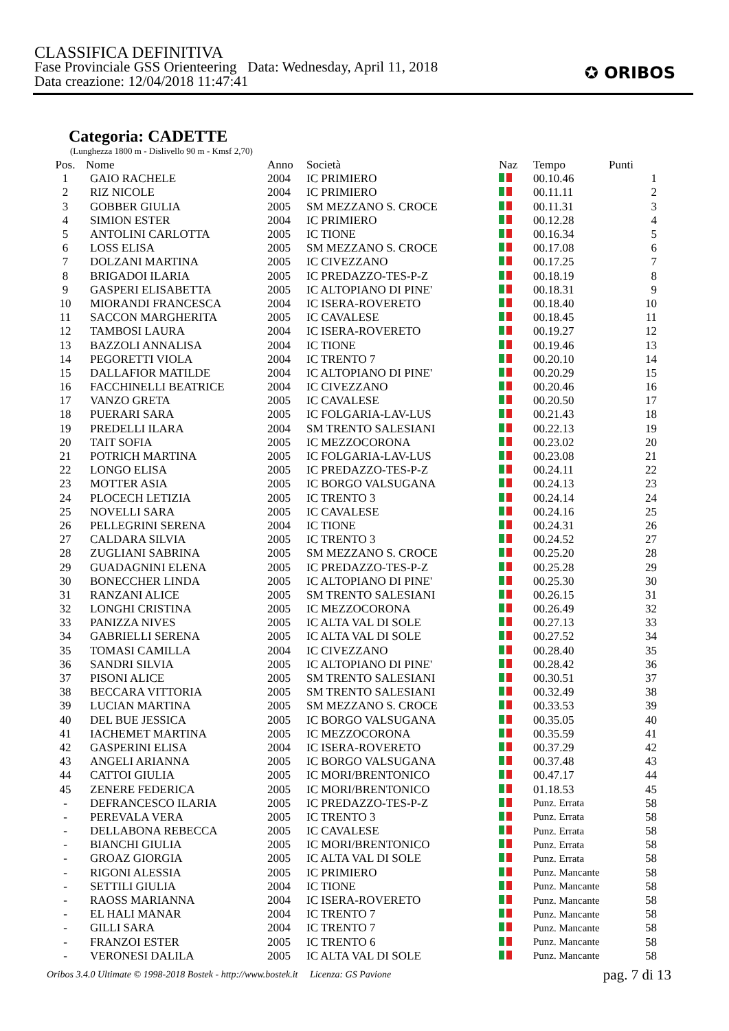CLASSIFICA DEFINITIVA
Fase Provinciale GSS Orienteering Data: Wednesday, April 11, 2018
Data creazione: 12/04/2018 11:47:41
✪ ORIBOS
Categoria: CADETTE
(Lunghezza 1800 m - Dislivello 90 m - Kmsf 2,70)
| Pos. | Nome | Anno | Società | Naz | Tempo | Punti |
| --- | --- | --- | --- | --- | --- | --- |
| 1 | GAIO RACHELE | 2004 | IC PRIMIERO | | 00.10.46 | 1 |
| 2 | RIZ NICOLE | 2004 | IC PRIMIERO | | 00.11.11 | 2 |
| 3 | GOBBER GIULIA | 2005 | SM MEZZANO S. CROCE | | 00.11.31 | 3 |
| 4 | SIMION ESTER | 2004 | IC PRIMIERO | | 00.12.28 | 4 |
| 5 | ANTOLINI CARLOTTA | 2005 | IC TIONE | | 00.16.34 | 5 |
| 6 | LOSS ELISA | 2005 | SM MEZZANO S. CROCE | | 00.17.08 | 6 |
| 7 | DOLZANI MARTINA | 2005 | IC CIVEZZANO | | 00.17.25 | 7 |
| 8 | BRIGADOI ILARIA | 2005 | IC PREDAZZO-TES-P-Z | | 00.18.19 | 8 |
| 9 | GASPERI ELISABETTA | 2005 | IC ALTOPIANO DI PINE' | | 00.18.31 | 9 |
| 10 | MIORANDI FRANCESCA | 2004 | IC ISERA-ROVERETO | | 00.18.40 | 10 |
| 11 | SACCON MARGHERITA | 2005 | IC CAVALESE | | 00.18.45 | 11 |
| 12 | TAMBOSI LAURA | 2004 | IC ISERA-ROVERETO | | 00.19.27 | 12 |
| 13 | BAZZOLI ANNALISA | 2004 | IC TIONE | | 00.19.46 | 13 |
| 14 | PEGORETTI VIOLA | 2004 | IC TRENTO 7 | | 00.20.10 | 14 |
| 15 | DALLAFIOR MATILDE | 2004 | IC ALTOPIANO DI PINE' | | 00.20.29 | 15 |
| 16 | FACCHINELLI BEATRICE | 2004 | IC CIVEZZANO | | 00.20.46 | 16 |
| 17 | VANZO GRETA | 2005 | IC CAVALESE | | 00.20.50 | 17 |
| 18 | PUERARI SARA | 2005 | IC FOLGARIA-LAV-LUS | | 00.21.43 | 18 |
| 19 | PREDELLI ILARA | 2004 | SM TRENTO SALESIANI | | 00.22.13 | 19 |
| 20 | TAIT SOFIA | 2005 | IC MEZZOCORONA | | 00.23.02 | 20 |
| 21 | POTRICH MARTINA | 2005 | IC FOLGARIA-LAV-LUS | | 00.23.08 | 21 |
| 22 | LONGO ELISA | 2005 | IC PREDAZZO-TES-P-Z | | 00.24.11 | 22 |
| 23 | MOTTER ASIA | 2005 | IC BORGO VALSUGANA | | 00.24.13 | 23 |
| 24 | PLOCECH LETIZIA | 2005 | IC TRENTO 3 | | 00.24.14 | 24 |
| 25 | NOVELLI SARA | 2005 | IC CAVALESE | | 00.24.16 | 25 |
| 26 | PELLEGRINI SERENA | 2004 | IC TIONE | | 00.24.31 | 26 |
| 27 | CALDARA SILVIA | 2005 | IC TRENTO 3 | | 00.24.52 | 27 |
| 28 | ZUGLIANI SABRINA | 2005 | SM MEZZANO S. CROCE | | 00.25.20 | 28 |
| 29 | GUADAGNINI ELENA | 2005 | IC PREDAZZO-TES-P-Z | | 00.25.28 | 29 |
| 30 | BONECCHER LINDA | 2005 | IC ALTOPIANO DI PINE' | | 00.25.30 | 30 |
| 31 | RANZANI ALICE | 2005 | SM TRENTO SALESIANI | | 00.26.15 | 31 |
| 32 | LONGHI CRISTINA | 2005 | IC MEZZOCORONA | | 00.26.49 | 32 |
| 33 | PANIZZA NIVES | 2005 | IC ALTA VAL DI SOLE | | 00.27.13 | 33 |
| 34 | GABRIELLI SERENA | 2005 | IC ALTA VAL DI SOLE | | 00.27.52 | 34 |
| 35 | TOMASI CAMILLA | 2004 | IC CIVEZZANO | | 00.28.40 | 35 |
| 36 | SANDRI SILVIA | 2005 | IC ALTOPIANO DI PINE' | | 00.28.42 | 36 |
| 37 | PISONI ALICE | 2005 | SM TRENTO SALESIANI | | 00.30.51 | 37 |
| 38 | BECCARA VITTORIA | 2005 | SM TRENTO SALESIANI | | 00.32.49 | 38 |
| 39 | LUCIAN MARTINA | 2005 | SM MEZZANO S. CROCE | | 00.33.53 | 39 |
| 40 | DEL BUE JESSICA | 2005 | IC BORGO VALSUGANA | | 00.35.05 | 40 |
| 41 | IACHEMET MARTINA | 2005 | IC MEZZOCORONA | | 00.35.59 | 41 |
| 42 | GASPERINI ELISA | 2004 | IC ISERA-ROVERETO | | 00.37.29 | 42 |
| 43 | ANGELI ARIANNA | 2005 | IC BORGO VALSUGANA | | 00.37.48 | 43 |
| 44 | CATTOI GIULIA | 2005 | IC MORI/BRENTONICO | | 00.47.17 | 44 |
| 45 | ZENERE FEDERICA | 2005 | IC MORI/BRENTONICO | | 01.18.53 | 45 |
| - | DEFRANCESCO ILARIA | 2005 | IC PREDAZZO-TES-P-Z | | Punz. Errata | 58 |
| - | PEREVALA VERA | 2005 | IC TRENTO 3 | | Punz. Errata | 58 |
| - | DELLABONA REBECCA | 2005 | IC CAVALESE | | Punz. Errata | 58 |
| - | BIANCHI GIULIA | 2005 | IC MORI/BRENTONICO | | Punz. Errata | 58 |
| - | GROAZ GIORGIA | 2005 | IC ALTA VAL DI SOLE | | Punz. Errata | 58 |
| - | RIGONI ALESSIA | 2005 | IC PRIMIERO | | Punz. Mancante | 58 |
| - | SETTILI GIULIA | 2004 | IC TIONE | | Punz. Mancante | 58 |
| - | RAOSS MARIANNA | 2004 | IC ISERA-ROVERETO | | Punz. Mancante | 58 |
| - | EL HALI MANAR | 2004 | IC TRENTO 7 | | Punz. Mancante | 58 |
| - | GILLI SARA | 2004 | IC TRENTO 7 | | Punz. Mancante | 58 |
| - | FRANZOI ESTER | 2005 | IC TRENTO 6 | | Punz. Mancante | 58 |
| - | VERONESI DALILA | 2005 | IC ALTA VAL DI SOLE | | Punz. Mancante | 58 |
Oribos 3.4.0 Ultimate © 1998-2018 Bostek - http://www.bostek.it Licenza: GS Pavione
pag. 7 di 13